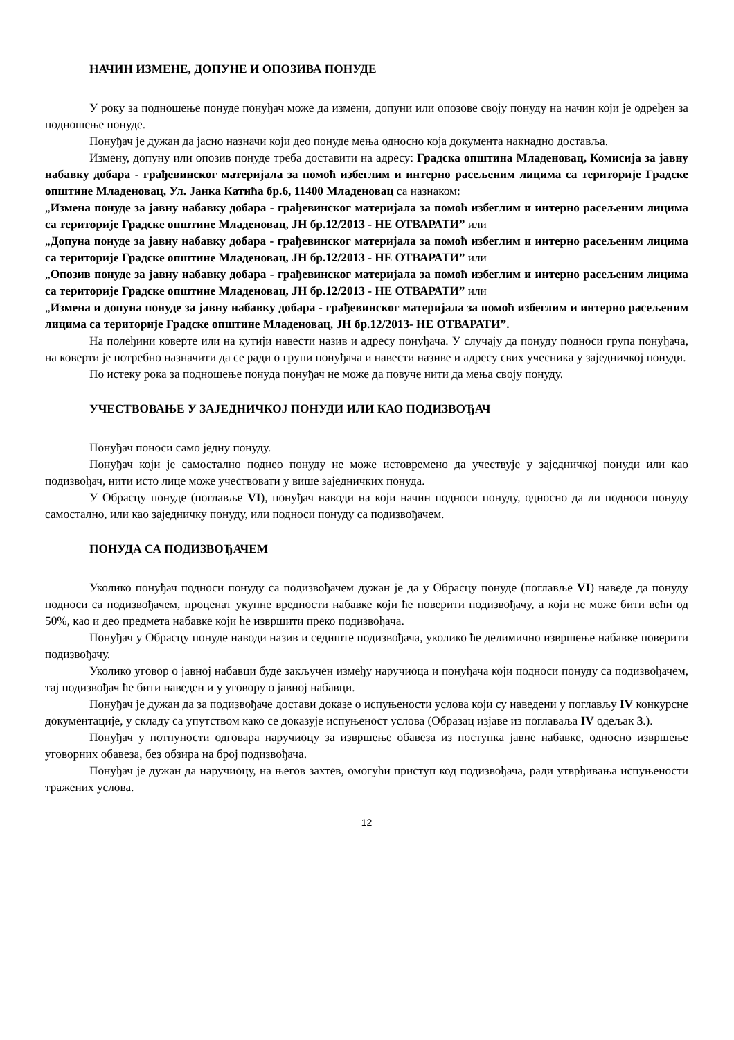НАЧИН ИЗМЕНЕ, ДОПУНЕ И ОПОЗИВА ПОНУДЕ
У року за подношење понуде понуђач може да измени, допуни или опозове своју понуду на начин који је одређен за подношење понуде.
Понуђач је дужан да јасно назначи који део понуде мења односно која документа накнадно доставља.
Измену, допуну или опозив понуде треба доставити на адресу: Градска општина Младеновац, Комисија за јавну набавку добара - грађевинског материјала за помоћ избеглим и интерно расељеним лицима са територије Градске општине Младеновац, Ул. Јанка Катића бр.6, 11400 Младеновац са назнаком:
„Измена понуде за јавну набавку добара - грађевинског материјала за помоћ избеглим и интерно расељеним лицима са територије Градске општине Младеновац, ЈН бр.12/2013 - НЕ ОТВАРАТИ” или
„Допуна понуде за јавну набавку добара - грађевинског материјала за помоћ избеглим и интерно расељеним лицима са територије Градске општине Младеновац, ЈН бр.12/2013 - НЕ ОТВАРАТИ” или
„Опозив понуде за јавну набавку добара - грађевинског материјала за помоћ избеглим и интерно расељеним лицима са територије Градске општине Младеновац, ЈН бр.12/2013 - НЕ ОТВАРАТИ” или
„Измена и допуна понуде за јавну набавку добара - грађевинског материјала за помоћ избеглим и интерно расељеним лицима са територије Градске општине Младеновац, ЈН бр.12/2013- НЕ ОТВАРАТИ”.
На полеђини коверте или на кутији навести назив и адресу понуђача. У случају да понуду подноси група понуђача, на коверти је потребно назначити да се ради о групи понуђача и навести називе и адресу свих учесника у заједничкој понуди.
По истеку рока за подношење понуда понуђач не може да повуче нити да мења своју понуду.
УЧЕСТВОВАЊЕ У ЗАЈЕДНИЧКОЈ ПОНУДИ ИЛИ КАО ПОДИЗВОЂАЧ
Понуђач поноси само једну понуду.
Понуђач који је самостално поднео понуду не може истовремено да учествује у заједничкој понуди или као подизвођач, нити исто лице може учествовати у више заједничких понуда.
У Обрасцу понуде (поглавље VI), понуђач наводи на који начин подноси понуду, односно да ли подноси понуду самостално, или као заједничку понуду, или подноси понуду са подизвођачем.
ПОНУДА СА ПОДИЗВОЂАЧЕМ
Уколико понуђач подноси понуду са подизвођачем дужан је да у Обрасцу понуде (поглавље VI) наведе да понуду подноси са подизвођачем, проценат укупне вредности набавке који ће поверити подизвођачу, а који не може бити већи од 50%, као и део предмета набавке који ће извршити преко подизвођача.
Понуђач у Обрасцу понуде наводи назив и седиште подизвођача, уколико ће делимично извршење набавке поверити подизвођачу.
Уколико уговор о јавној набавци буде закључен између наручиоца и понуђача који подноси понуду са подизвођачем, тај подизвођач ће бити наведен и у уговору о јавној набавци.
Понуђач је дужан да за подизвођаче достави доказе о испуњености услова који су наведени у поглављу IV конкурсне документације, у складу са упутством како се доказује испуњеност услова (Образац изјаве из поглаваља IV одељак 3.).
Понуђач у потпуности одговара наручиоцу за извршење обавеза из поступка јавне набавке, односно извршење уговорних обавеза, без обзира на број подизвођача.
Понуђач је дужан да наручиоцу, на његов захтев, омогући приступ код подизвођача, ради утврђивања испуњености тражених услова.
12